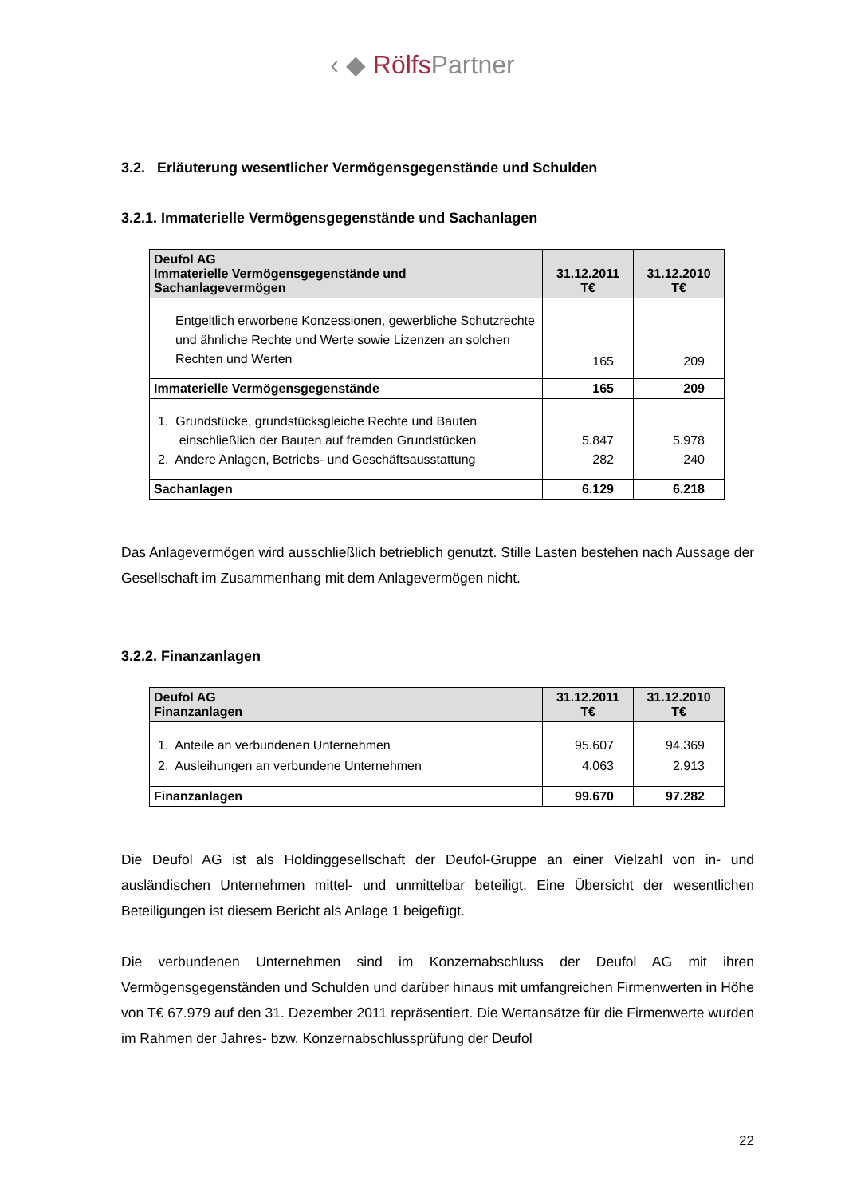‹ ◆ Rölfs Partner
3.2. Erläuterung wesentlicher Vermögensgegenstände und Schulden
3.2.1. Immaterielle Vermögensgegenstände und Sachanlagen
| Deufol AG Immaterielle Vermögensgegenstände und Sachanlagevermögen | 31.12.2011 T€ | 31.12.2010 T€ |
| --- | --- | --- |
| Entgeltlich erworbene Konzessionen, gewerbliche Schutzrechte und ähnliche Rechte und Werte sowie Lizenzen an solchen Rechten und Werten | 165 | 209 |
| Immaterielle Vermögensgegenstände | 165 | 209 |
| 1. Grundstücke, grundstücksgleiche Rechte und Bauten einschließlich der Bauten auf fremden Grundstücken 2. Andere Anlagen, Betriebs- und Geschäftsausstattung | 5.847 282 | 5.978 240 |
| Sachanlagen | 6.129 | 6.218 |
Das Anlagevermögen wird ausschließlich betrieblich genutzt. Stille Lasten bestehen nach Aussage der Gesellschaft im Zusammenhang mit dem Anlagevermögen nicht.
3.2.2. Finanzanlagen
| Deufol AG Finanzanlagen | 31.12.2011 T€ | 31.12.2010 T€ |
| --- | --- | --- |
| 1. Anteile an verbundenen Unternehmen 2. Ausleihungen an verbundene Unternehmen | 95.607 4.063 | 94.369 2.913 |
| Finanzanlagen | 99.670 | 97.282 |
Die Deufol AG ist als Holdinggesellschaft der Deufol-Gruppe an einer Vielzahl von in- und ausländischen Unternehmen mittel- und unmittelbar beteiligt. Eine Übersicht der wesentlichen Beteiligungen ist diesem Bericht als Anlage 1 beigefügt.
Die verbundenen Unternehmen sind im Konzernabschluss der Deufol AG mit ihren Vermögensgegenständen und Schulden und darüber hinaus mit umfangreichen Firmenwerten in Höhe von T€ 67.979 auf den 31. Dezember 2011 repräsentiert. Die Wertansätze für die Firmenwerte wurden im Rahmen der Jahres- bzw. Konzernabschlussprüfung der Deufol
22